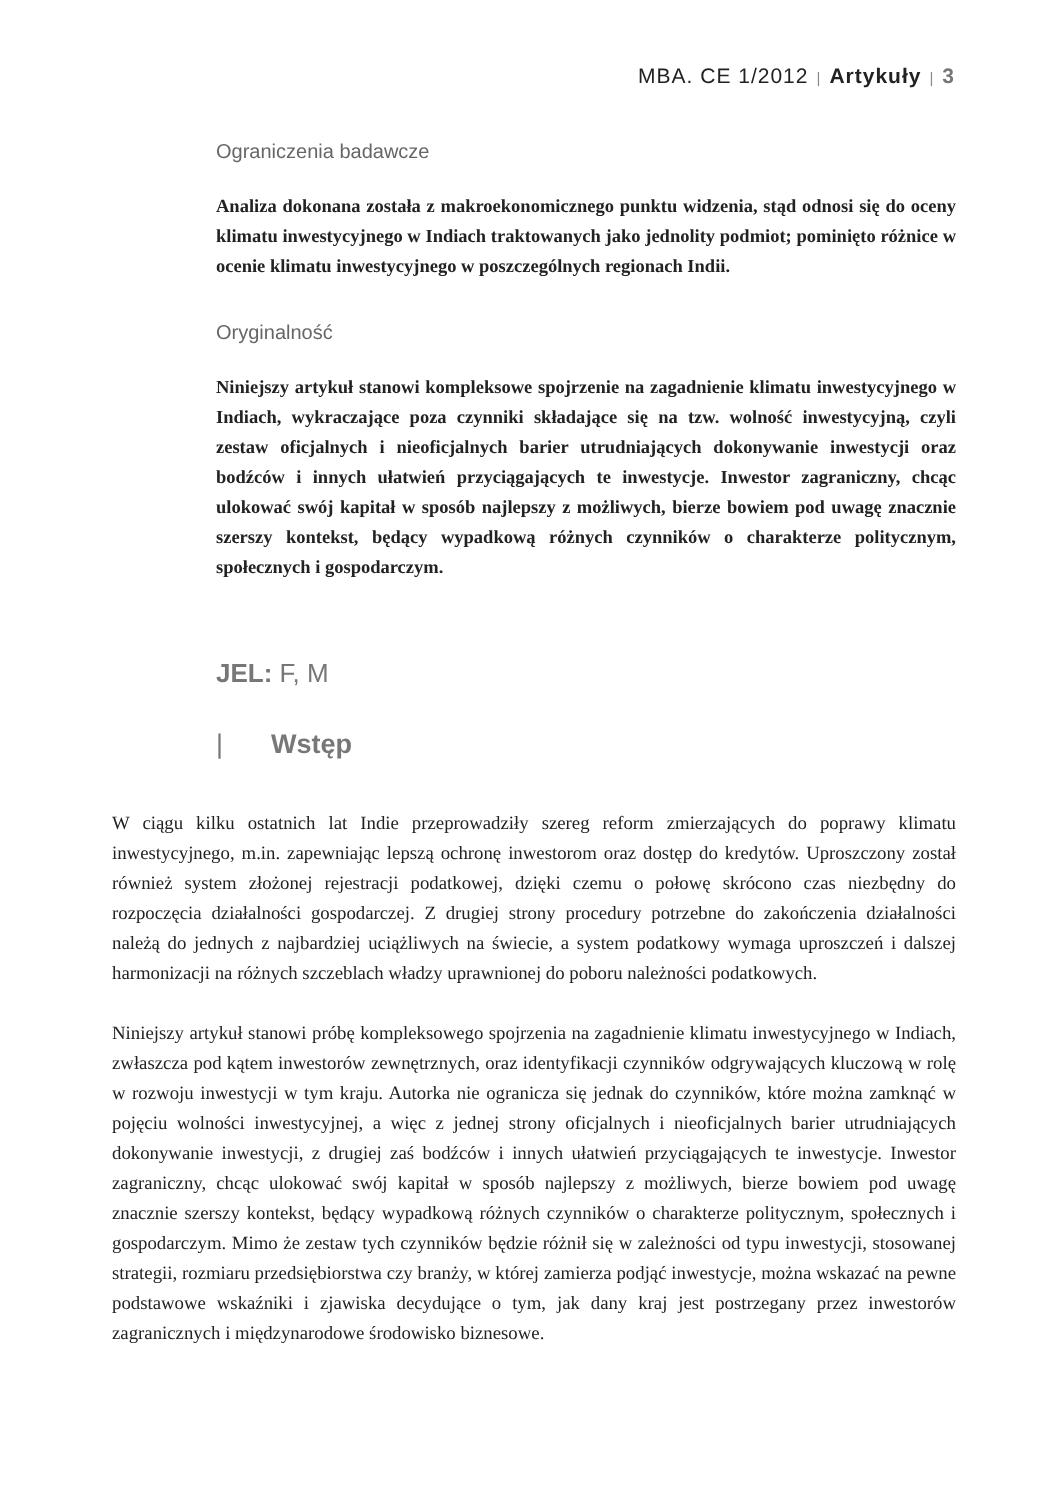MBA. CE 1/2012 | Artykuły | 3
Ograniczenia badawcze
Analiza dokonana została z makroekonomicznego punktu widzenia, stąd odnosi się do oceny klimatu inwestycyjnego w Indiach traktowanych jako jednolity podmiot; pominięto różnice w ocenie klimatu inwestycyjnego w poszczególnych regionach Indii.
Oryginalność
Niniejszy artykuł stanowi kompleksowe spojrzenie na zagadnienie klimatu inwestycyjnego w Indiach, wykraczające poza czynniki składające się na tzw. wolność inwestycyjną, czyli zestaw oficjalnych i nieoficjalnych barier utrudniających dokonywanie inwestycji oraz bodźców i innych ułatwień przyciągających te inwestycje. Inwestor zagraniczny, chcąc ulokować swój kapitał w sposób najlepszy z możliwych, bierze bowiem pod uwagę znacznie szerszy kontekst, będący wypadkową różnych czynników o charakterze politycznym, społecznych i gospodarczym.
JEL: F, M
| Wstęp
W ciągu kilku ostatnich lat Indie przeprowadziły szereg reform zmierzających do poprawy klimatu inwestycyjnego, m.in. zapewniając lepszą ochronę inwestorom oraz dostęp do kredytów. Uproszczony został również system złożonej rejestracji podatkowej, dzięki czemu o połowę skrócono czas niezbędny do rozpoczęcia działalności gospodarczej. Z drugiej strony procedury potrzebne do zakończenia działalności należą do jednych z najbardziej uciążliwych na świecie, a system podatkowy wymaga uproszczeń i dalszej harmonizacji na różnych szczeblach władzy uprawnionej do poboru należności podatkowych.
Niniejszy artykuł stanowi próbę kompleksowego spojrzenia na zagadnienie klimatu inwestycyjnego w Indiach, zwłaszcza pod kątem inwestorów zewnętrznych, oraz identyfikacji czynników odgrywających kluczową w rolę w rozwoju inwestycji w tym kraju. Autorka nie ogranicza się jednak do czynników, które można zamknąć w pojęciu wolności inwestycyjnej, a więc z jednej strony oficjalnych i nieoficjalnych barier utrudniających dokonywanie inwestycji, z drugiej zaś bodźców i innych ułatwień przyciągających te inwestycje. Inwestor zagraniczny, chcąc ulokować swój kapitał w sposób najlepszy z możliwych, bierze bowiem pod uwagę znacznie szerszy kontekst, będący wypadkową różnych czynników o charakterze politycznym, społecznych i gospodarczym. Mimo że zestaw tych czynników będzie różnił się w zależności od typu inwestycji, stosowanej strategii, rozmiaru przedsiębiorstwa czy branży, w której zamierza podjąć inwestycje, można wskazać na pewne podstawowe wskaźniki i zjawiska decydujące o tym, jak dany kraj jest postrzegany przez inwestorów zagranicznych i międzynarodowe środowisko biznesowe.